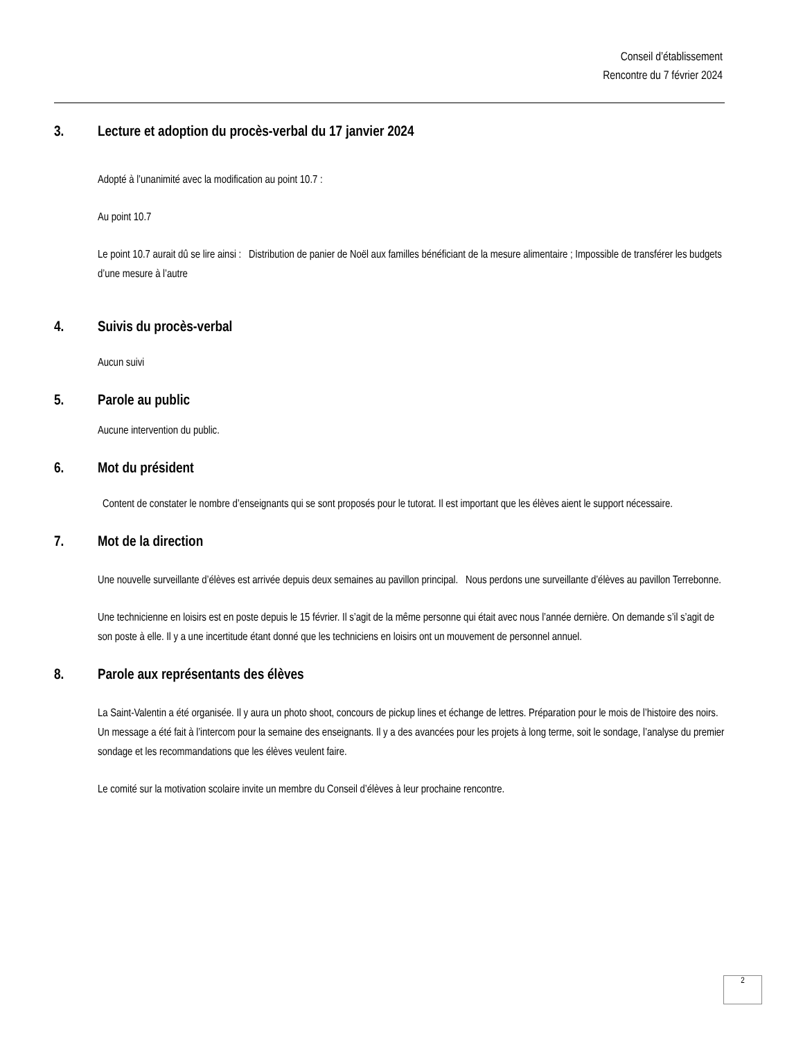Conseil d’établissement
Rencontre du 7 février 2024
3. Lecture et adoption du procès-verbal du 17 janvier 2024
Adopté à l’unanimité avec la modification au point 10.7 :
Au point 10.7
Le point 10.7 aurait dû se lire ainsi : Distribution de panier de Noël aux familles bénéficiant de la mesure alimentaire ; Impossible de transférer les budgets d’une mesure à l’autre
4. Suivis du procès-verbal
Aucun suivi
5. Parole au public
Aucune intervention du public.
6. Mot du président
Content de constater le nombre d’enseignants qui se sont proposés pour le tutorat. Il est important que les élèves aient le support nécessaire.
7. Mot de la direction
Une nouvelle surveillante d’élèves est arrivée depuis deux semaines au pavillon principal. Nous perdons une surveillante d’élèves au pavillon Terrebonne.
Une technicienne en loisirs est en poste depuis le 15 février. Il s’agit de la même personne qui était avec nous l’année dernière. On demande s’il s’agit de son poste à elle. Il y a une incertitude étant donné que les techniciens en loisirs ont un mouvement de personnel annuel.
8. Parole aux représentants des élèves
La Saint-Valentin a été organisée. Il y aura un photo shoot, concours de pickup lines et échange de lettres. Préparation pour le mois de l’histoire des noirs. Un message a été fait à l’intercom pour la semaine des enseignants. Il y a des avancées pour les projets à long terme, soit le sondage, l’analyse du premier sondage et les recommandations que les élèves veulent faire.
Le comité sur la motivation scolaire invite un membre du Conseil d’élèves à leur prochaine rencontre.
2